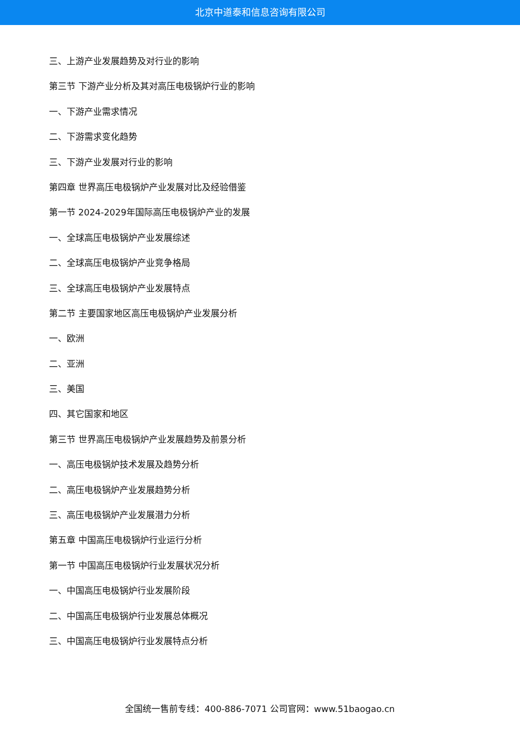北京中道泰和信息咨询有限公司
三、上游产业发展趋势及对行业的影响
第三节 下游产业分析及其对高压电极锅炉行业的影响
一、下游产业需求情况
二、下游需求变化趋势
三、下游产业发展对行业的影响
第四章 世界高压电极锅炉产业发展对比及经验借鉴
第一节 2024-2029年国际高压电极锅炉产业的发展
一、全球高压电极锅炉产业发展综述
二、全球高压电极锅炉产业竞争格局
三、全球高压电极锅炉产业发展特点
第二节 主要国家地区高压电极锅炉产业发展分析
一、欧洲
二、亚洲
三、美国
四、其它国家和地区
第三节 世界高压电极锅炉产业发展趋势及前景分析
一、高压电极锅炉技术发展及趋势分析
二、高压电极锅炉产业发展趋势分析
三、高压电极锅炉产业发展潜力分析
第五章 中国高压电极锅炉行业运行分析
第一节 中国高压电极锅炉行业发展状况分析
一、中国高压电极锅炉行业发展阶段
二、中国高压电极锅炉行业发展总体概况
三、中国高压电极锅炉行业发展特点分析
全国统一售前专线：400-886-7071 公司官网：www.51baogao.cn